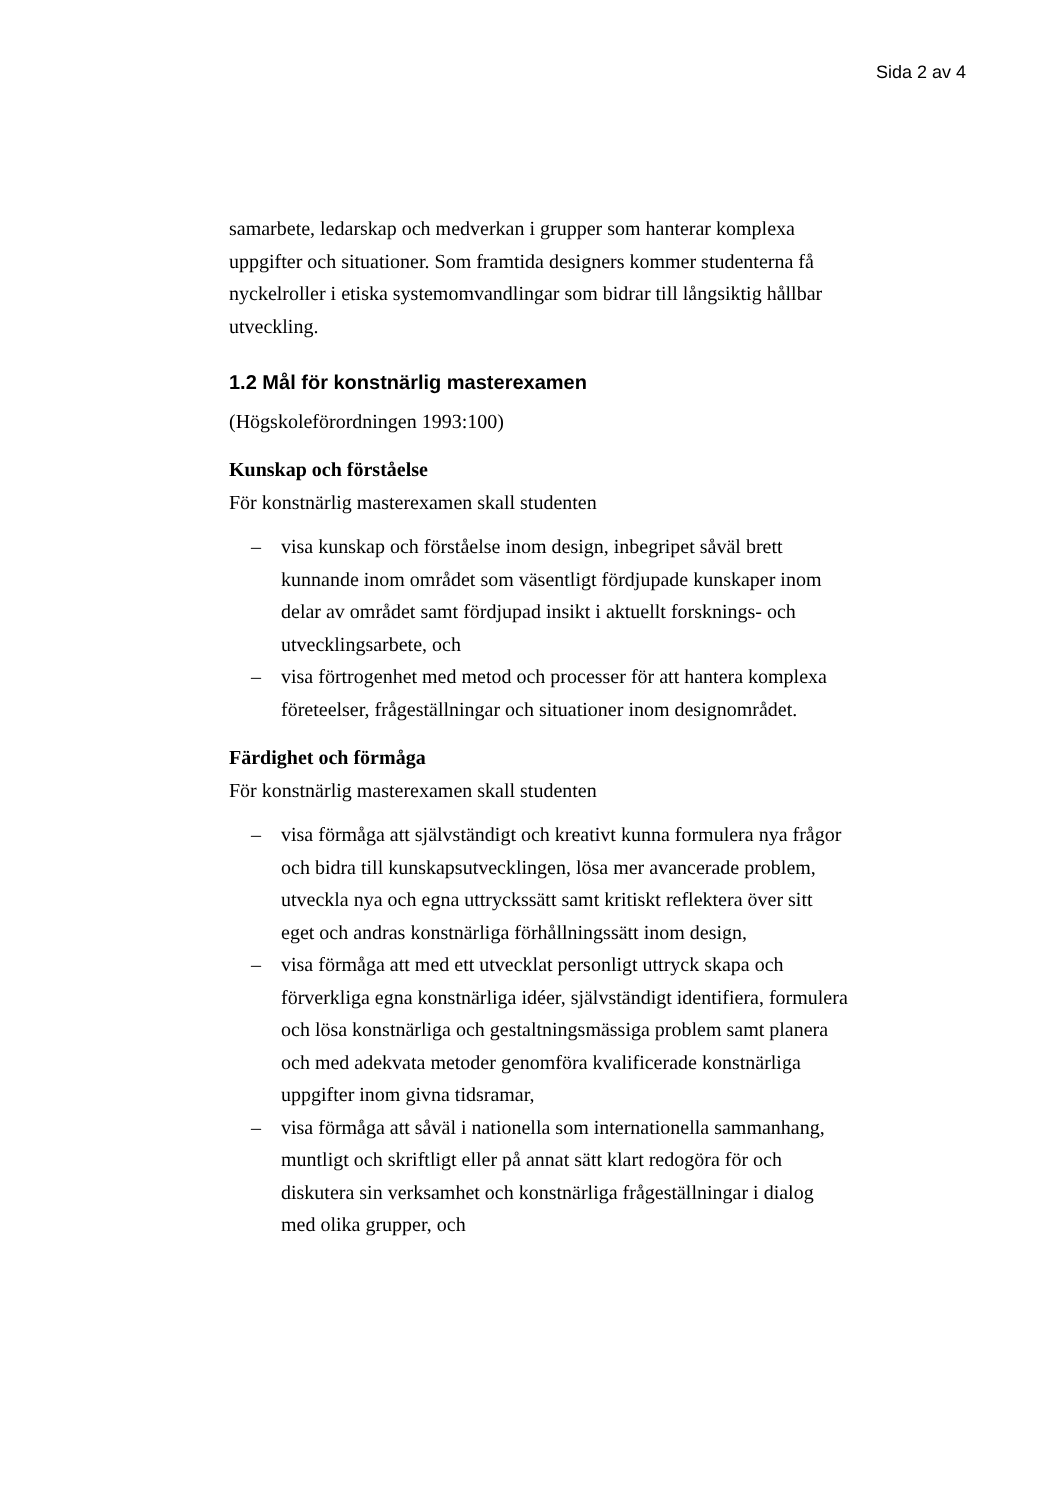Sida 2 av 4
samarbete, ledarskap och medverkan i grupper som hanterar komplexa uppgifter och situationer. Som framtida designers kommer studenterna få nyckelroller i etiska systemomvandlingar som bidrar till långsiktig hållbar utveckling.
1.2 Mål för konstnärlig masterexamen
(Högskoleförordningen 1993:100)
Kunskap och förståelse
För konstnärlig masterexamen skall studenten
– visa kunskap och förståelse inom design, inbegripet såväl brett kunnande inom området som väsentligt fördjupade kunskaper inom delar av området samt fördjupad insikt i aktuellt forsknings- och utvecklingsarbete, och
– visa förtrogenhet med metod och processer för att hantera komplexa företeelser, frågeställningar och situationer inom designområdet.
Färdighet och förmåga
För konstnärlig masterexamen skall studenten
– visa förmåga att självständigt och kreativt kunna formulera nya frågor och bidra till kunskapsutvecklingen, lösa mer avancerade problem, utveckla nya och egna uttryckssätt samt kritiskt reflektera över sitt eget och andras konstnärliga förhållningssätt inom design,
– visa förmåga att med ett utvecklat personligt uttryck skapa och förverkliga egna konstnärliga idéer, självständigt identifiera, formulera och lösa konstnärliga och gestaltningsmässiga problem samt planera och med adekvata metoder genomföra kvalificerade konstnärliga uppgifter inom givna tidsramar,
– visa förmåga att såväl i nationella som internationella sammanhang, muntligt och skriftligt eller på annat sätt klart redogöra för och diskutera sin verksamhet och konstnärliga frågeställningar i dialog med olika grupper, och